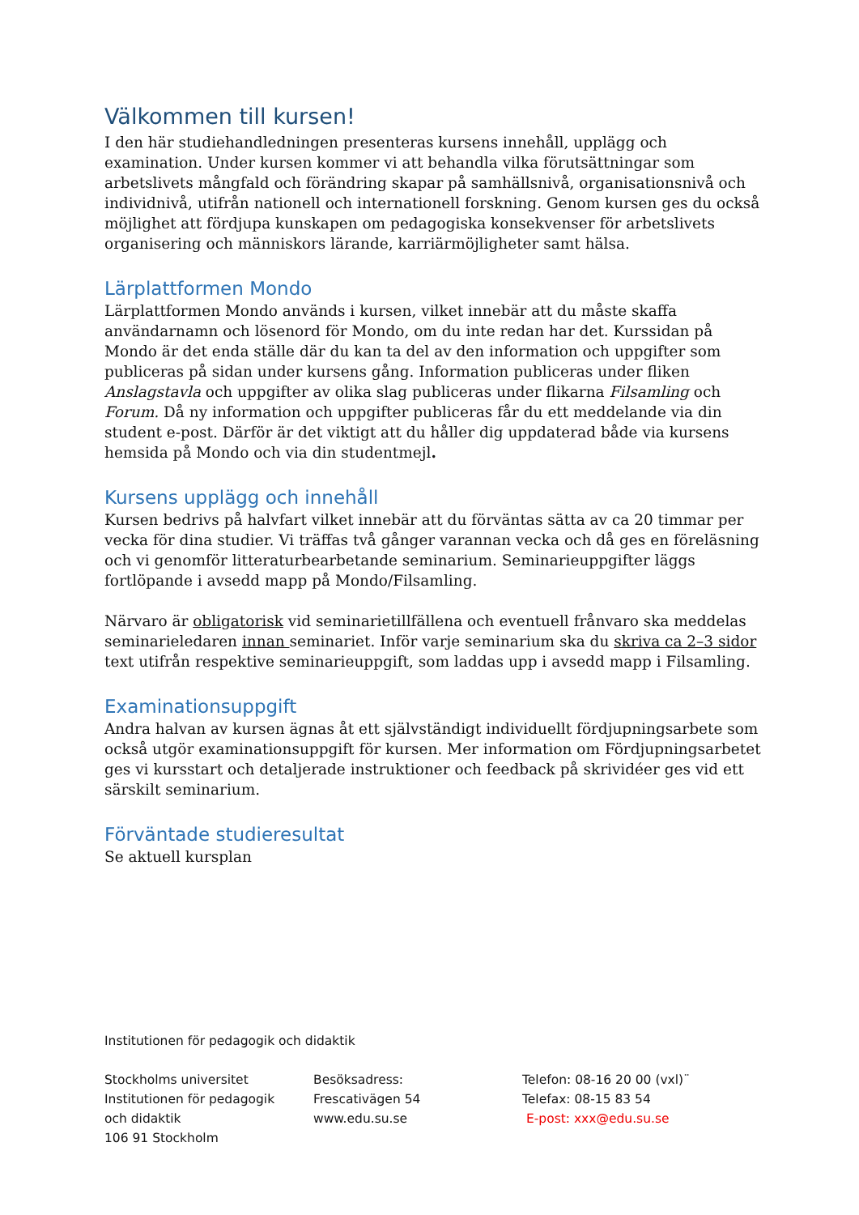Välkommen till kursen!
I den här studiehandledningen presenteras kursens innehåll, upplägg och examination. Under kursen kommer vi att behandla vilka förutsättningar som arbetslivets mångfald och förändring skapar på samhällsnivå, organisationsnivå och individnivå, utifrån nationell och internationell forskning. Genom kursen ges du också möjlighet att fördjupa kunskapen om pedagogiska konsekvenser för arbetslivets organisering och människors lärande, karriärmöjligheter samt hälsa.
Lärplattformen Mondo
Lärplattformen Mondo används i kursen, vilket innebär att du måste skaffa användarnamn och lösenord för Mondo, om du inte redan har det. Kurssidan på Mondo är det enda ställe där du kan ta del av den information och uppgifter som publiceras på sidan under kursens gång. Information publiceras under fliken Anslagstavla och uppgifter av olika slag publiceras under flikarna Filsamling och Forum. Då ny information och uppgifter publiceras får du ett meddelande via din student e-post. Därför är det viktigt att du håller dig uppdaterad både via kursens hemsida på Mondo och via din studentmejl.
Kursens upplägg och innehåll
Kursen bedrivs på halvfart vilket innebär att du förväntas sätta av ca 20 timmar per vecka för dina studier. Vi träffas två gånger varannan vecka och då ges en föreläsning och vi genomför litteraturbearbetande seminarium. Seminarieuppgifter läggs fortlöpande i avsedd mapp på Mondo/Filsamling.
Närvaro är obligatorisk vid seminarietillfällena och eventuell frånvaro ska meddelas seminarieledaren innan seminariet. Inför varje seminarium ska du skriva ca 2–3 sidor text utifrån respektive seminarieuppgift, som laddas upp i avsedd mapp i Filsamling.
Examinationsuppgift
Andra halvan av kursen ägnas åt ett självständigt individuellt fördjupningsarbete som också utgör examinationsuppgift för kursen. Mer information om Fördjupningsarbetet ges vi kursstart och detaljerade instruktioner och feedback på skrividéer ges vid ett särskilt seminarium.
Förväntade studieresultat
Se aktuell kursplan
Institutionen för pedagogik och didaktik
Stockholms universitet
Institutionen för pedagogik
och didaktik
106 91 Stockholm
Besöksadress:
Frescativägen 54
www.edu.su.se
Telefon: 08-16 20 00 (vxl)¨
Telefax: 08-15 83 54
E-post: xxx@edu.su.se